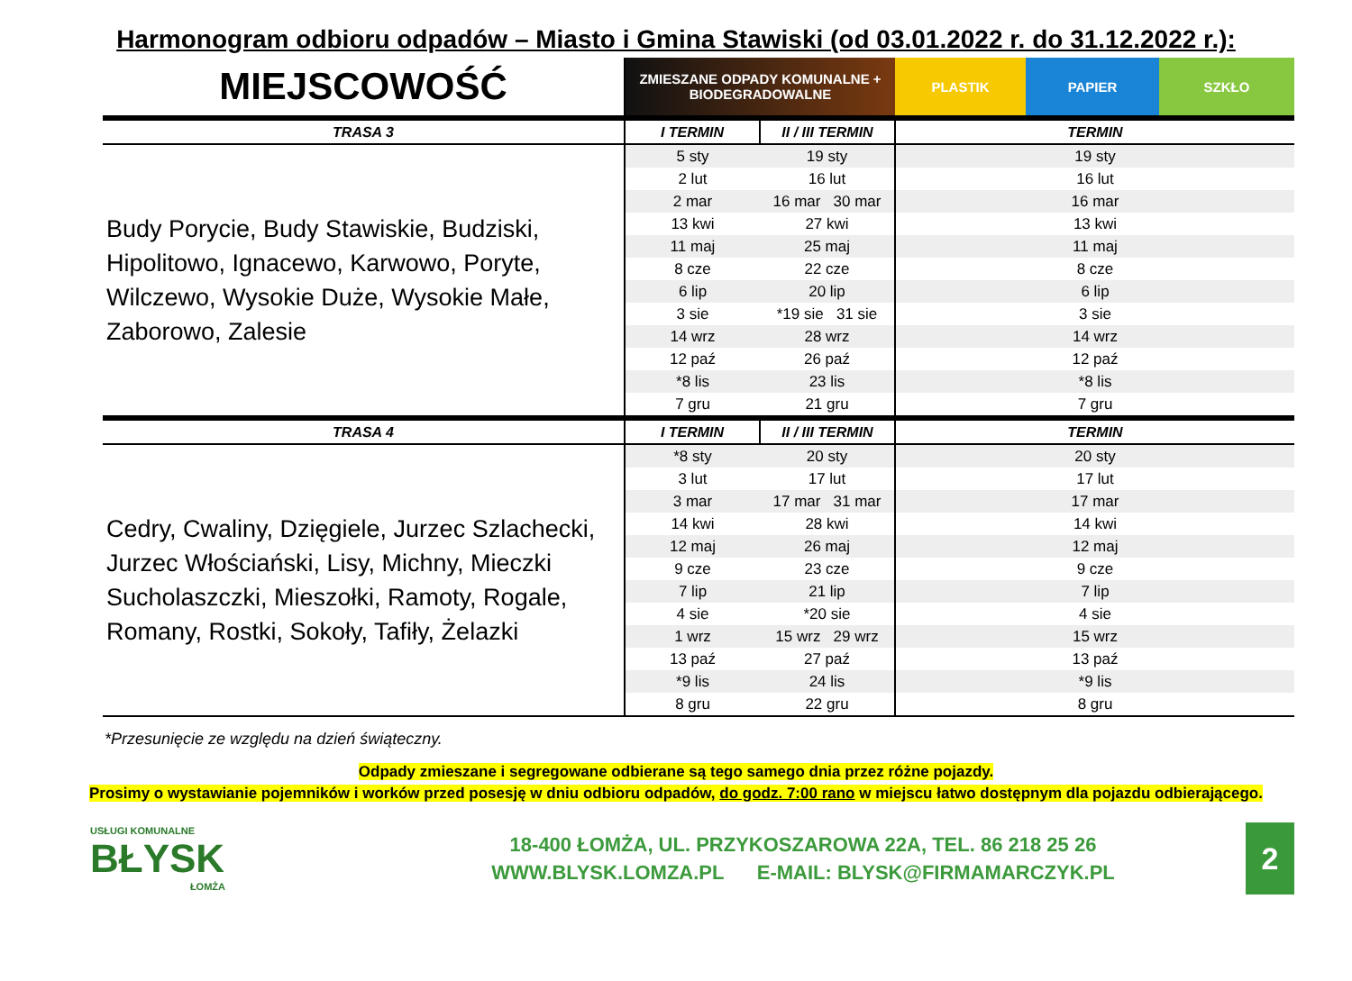Harmonogram odbioru odpadów – Miasto i Gmina Stawiski (od 03.01.2022 r. do 31.12.2022 r.):
| MIEJSCOWOŚĆ | ZMIESZANE ODPADY KOMUNALNE + BIODEGRADOWALNE | | PLASTIK | PAPIER | SZKŁO |
| --- | --- | --- | --- | --- | --- |
| TRASA 3 | I TERMIN | II / III TERMIN | TERMIN | | |
| Budy Porycie, Budy Stawiskie, Budziski, Hipolitowo, Ignacewo, Karwowo, Poryte, Wilczewo, Wysokie Duże, Wysokie Małe, Zaborowo, Zalesie | 5 sty | 19 sty | 19 sty | | |
| | 2 lut | 16 lut | 16 lut | | |
| | 2 mar | 16 mar 30 mar | 16 mar | | |
| | 13 kwi | 27 kwi | 13 kwi | | |
| | 11 maj | 25 maj | 11 maj | | |
| | 8 cze | 22 cze | 8 cze | | |
| | 6 lip | 20 lip | 6 lip | | |
| | 3 sie | *19 sie 31 sie | 3 sie | | |
| | 14 wrz | 28 wrz | 14 wrz | | |
| | 12 paź | 26 paź | 12 paź | | |
| | *8 lis | 23 lis | *8 lis | | |
| | 7 gru | 21 gru | 7 gru | | |
| TRASA 4 | I TERMIN | II / III TERMIN | TERMIN | | |
| Cedry, Cwaliny, Dzięgiele, Jurzec Szlachecki, Jurzec Włościański, Lisy, Michny, Mieczki Sucholaszczki, Mieszołki, Ramoty, Rogale, Romany, Rostki, Sokoły, Tafiły, Żelazki | *8 sty | 20 sty | 20 sty | | |
| | 3 lut | 17 lut | 17 lut | | |
| | 3 mar | 17 mar 31 mar | 17 mar | | |
| | 14 kwi | 28 kwi | 14 kwi | | |
| | 12 maj | 26 maj | 12 maj | | |
| | 9 cze | 23 cze | 9 cze | | |
| | 7 lip | 21 lip | 7 lip | | |
| | 4 sie | *20 sie | 4 sie | | |
| | 1 wrz | 15 wrz 29 wrz | 15 wrz | | |
| | 13 paź | 27 paź | 13 paź | | |
| | *9 lis | 24 lis | *9 lis | | |
| | 8 gru | 22 gru | 8 gru | | |
*Przesunięcie ze względu na dzień świąteczny.
Odpady zmieszane i segregowane odbierane są tego samego dnia przez różne pojazdy.
Prosimy o wystawianie pojemników i worków przed posesję w dniu odbioru odpadów, do godz. 7:00 rano w miejscu łatwo dostępnym dla pojazdu odbierającego.
USŁUGI KOMUNALNE
BŁYSK
ŁOMŻA
18-400 ŁOMŻA, UL. PRZYKOSZAROWA 22A, TEL. 86 218 25 26
WWW.BLYSK.LOMZA.PL E-MAIL: BLYSK@FIRMAMARCZYK.PL
2